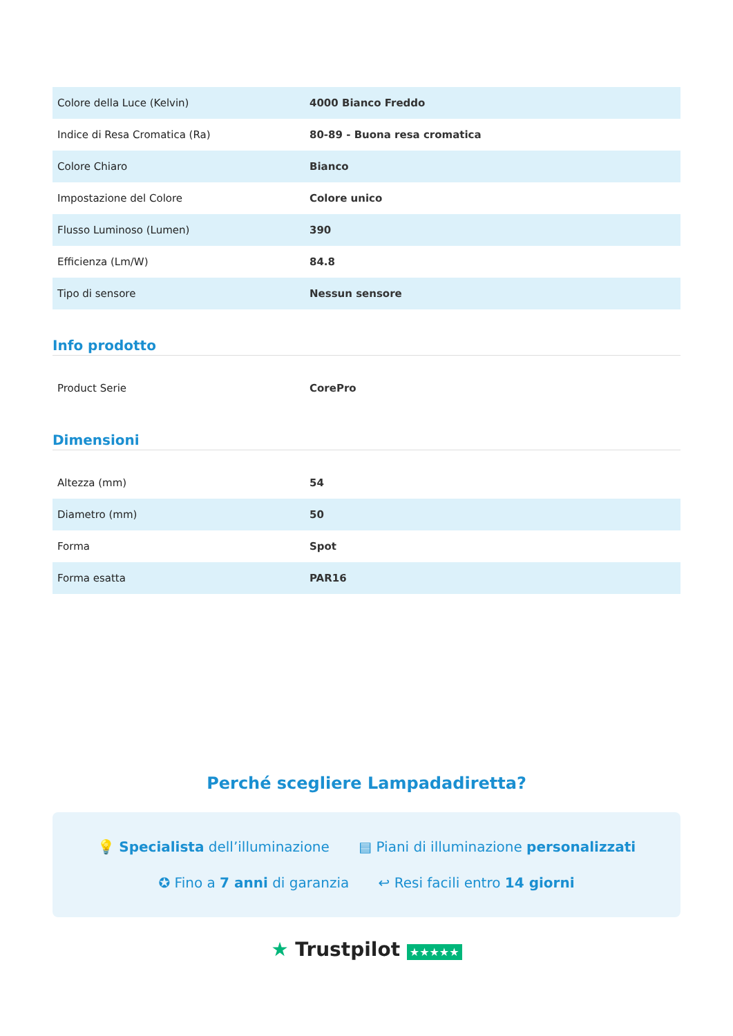| Colore della Luce (Kelvin) | 4000 Bianco Freddo |
| Indice di Resa Cromatica (Ra) | 80-89 - Buona resa cromatica |
| Colore Chiaro | Bianco |
| Impostazione del Colore | Colore unico |
| Flusso Luminoso (Lumen) | 390 |
| Efficienza (Lm/W) | 84.8 |
| Tipo di sensore | Nessun sensore |
Info prodotto
| Product Serie | CorePro |
Dimensioni
| Altezza (mm) | 54 |
| Diametro (mm) | 50 |
| Forma | Spot |
| Forma esatta | PAR16 |
Perché scegliere Lampadadiretta?
💡 Specialista dell’illuminazione ▤ Piani di illuminazione personalizzati
✪ Fino a 7 anni di garanzia ↩ Resi facili entro 14 giorni
★ Trustpilot ★★★★★